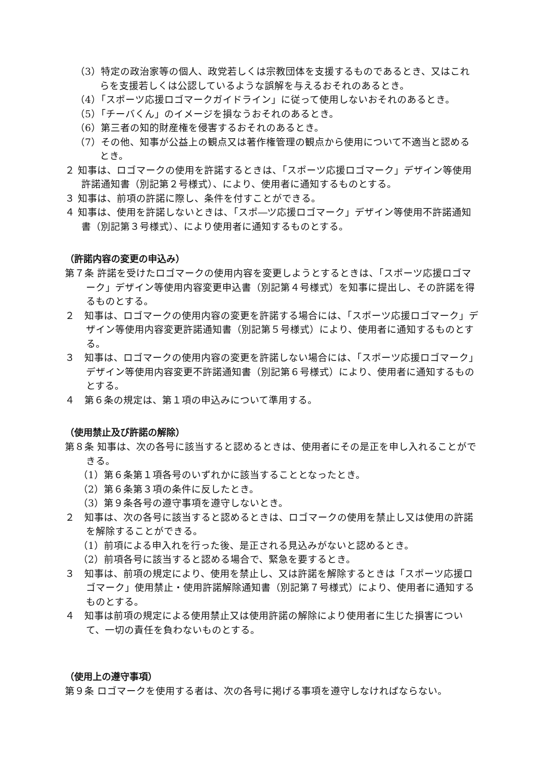（3）特定の政治家等の個人、政党若しくは宗教団体を支援するものであるとき、又はこれらを支援若しくは公認しているような誤解を与えるおそれのあるとき。
（4）「スポーツ応援ロゴマークガイドライン」に従って使用しないおそれのあるとき。
（5）「チーバくん」のイメージを損なうおそれのあるとき。
（6）第三者の知的財産権を侵害するおそれのあるとき。
（7）その他、知事が公益上の観点又は著作権管理の観点から使用について不適当と認めるとき。
２ 知事は、ロゴマークの使用を許諾するときは、「スポーツ応援ロゴマーク」デザイン等使用許諾通知書（別記第２号様式）、により、使用者に通知するものとする。
３ 知事は、前項の許諾に際し、条件を付すことができる。
４ 知事は、使用を許諾しないときは、「スポ―ツ応援ロゴマーク」デザイン等使用不許諾通知書（別記第３号様式）、により使用者に通知するものとする。
（許諾内容の変更の申込み）
第７条 許諾を受けたロゴマークの使用内容を変更しようとするときは、「スポーツ応援ロゴマーク」デザイン等使用内容変更申込書（別記第４号様式）を知事に提出し、その許諾を得るものとする。
２　知事は、ロゴマークの使用内容の変更を許諾する場合には、「スポーツ応援ロゴマーク」デザイン等使用内容変更許諾通知書（別記第５号様式）により、使用者に通知するものとする。
３　知事は、ロゴマークの使用内容の変更を許諾しない場合には、「スポーツ応援ロゴマーク」デザイン等使用内容変更不許諾通知書（別記第６号様式）により、使用者に通知するものとする。
４　第６条の規定は、第１項の申込みについて準用する。
（使用禁止及び許諾の解除）
第８条 知事は、次の各号に該当すると認めるときは、使用者にその是正を申し入れることができる。
（1）第６条第１項各号のいずれかに該当することとなったとき。
（2）第６条第３項の条件に反したとき。
（3）第９条各号の遵守事項を遵守しないとき。
２　知事は、次の各号に該当すると認めるときは、ロゴマークの使用を禁止し又は使用の許諾を解除することができる。
（1）前項による申入れを行った後、是正される見込みがないと認めるとき。
（2）前項各号に該当すると認める場合で、緊急を要するとき。
３　知事は、前項の規定により、使用を禁止し、又は許諾を解除するときは「スポーツ応援ロゴマーク」使用禁止・使用許諾解除通知書（別記第７号様式）により、使用者に通知するものとする。
４　知事は前項の規定による使用禁止又は使用許諾の解除により使用者に生じた損害について、一切の責任を負わないものとする。
（使用上の遵守事項）
第９条 ロゴマークを使用する者は、次の各号に掲げる事項を遵守しなければならない。